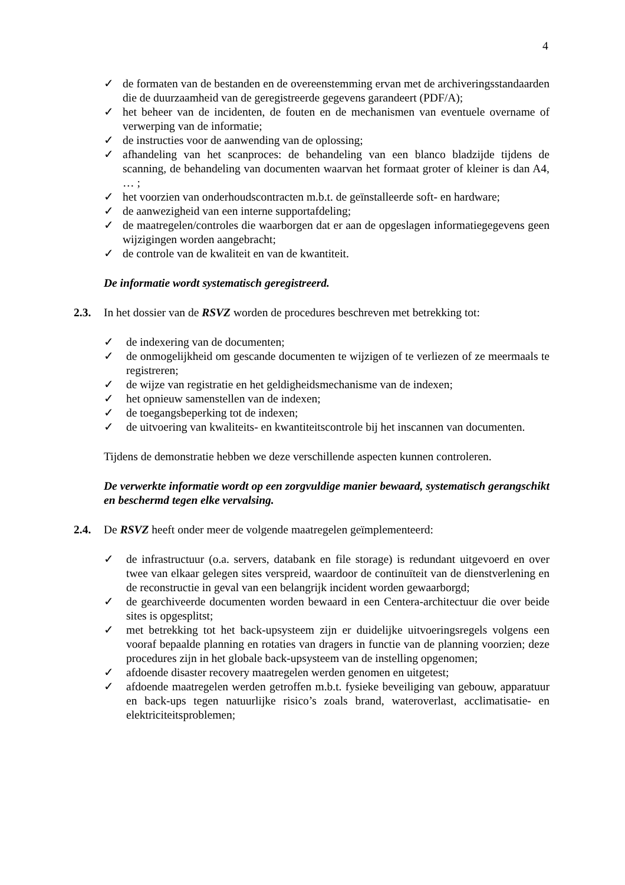4
✓ de formaten van de bestanden en de overeenstemming ervan met de archiveringsstandaarden die de duurzaamheid van de geregistreerde gegevens garandeert (PDF/A);
✓ het beheer van de incidenten, de fouten en de mechanismen van eventuele overname of verwerping van de informatie;
✓ de instructies voor de aanwending van de oplossing;
✓ afhandeling van het scanproces: de behandeling van een blanco bladzijde tijdens de scanning, de behandeling van documenten waarvan het formaat groter of kleiner is dan A4, … ;
✓ het voorzien van onderhoudscontracten m.b.t. de geïnstalleerde soft- en hardware;
✓ de aanwezigheid van een interne supportafdeling;
✓ de maatregelen/controles die waarborgen dat er aan de opgeslagen informatiegegevens geen wijzigingen worden aangebracht;
✓ de controle van de kwaliteit en van de kwantiteit.
De informatie wordt systematisch geregistreerd.
2.3. In het dossier van de RSVZ worden de procedures beschreven met betrekking tot:
✓ de indexering van de documenten;
✓ de onmogelijkheid om gescande documenten te wijzigen of te verliezen of ze meermaals te registreren;
✓ de wijze van registratie en het geldigheidsmechanisme van de indexen;
✓ het opnieuw samenstellen van de indexen;
✓ de toegangsbeperking tot de indexen;
✓ de uitvoering van kwaliteits- en kwantiteitscontrole bij het inscannen van documenten.
Tijdens de demonstratie hebben we deze verschillende aspecten kunnen controleren.
De verwerkte informatie wordt op een zorgvuldige manier bewaard, systematisch gerangschikt en beschermd tegen elke vervalsing.
2.4. De RSVZ heeft onder meer de volgende maatregelen geïmplementeerd:
✓ de infrastructuur (o.a. servers, databank en file storage) is redundant uitgevoerd en over twee van elkaar gelegen sites verspreid, waardoor de continuïteit van de dienstverlening en de reconstructie in geval van een belangrijk incident worden gewaarborgd;
✓ de gearchiveerde documenten worden bewaard in een Centera-architectuur die over beide sites is opgesplitst;
✓ met betrekking tot het back-upsysteem zijn er duidelijke uitvoeringsregels volgens een vooraf bepaalde planning en rotaties van dragers in functie van de planning voorzien; deze procedures zijn in het globale back-upsysteem van de instelling opgenomen;
✓ afdoende disaster recovery maatregelen werden genomen en uitgetest;
✓ afdoende maatregelen werden getroffen m.b.t. fysieke beveiliging van gebouw, apparatuur en back-ups tegen natuurlijke risico’s zoals brand, wateroverlast, acclimatisatie- en elektriciteitsproblemen;